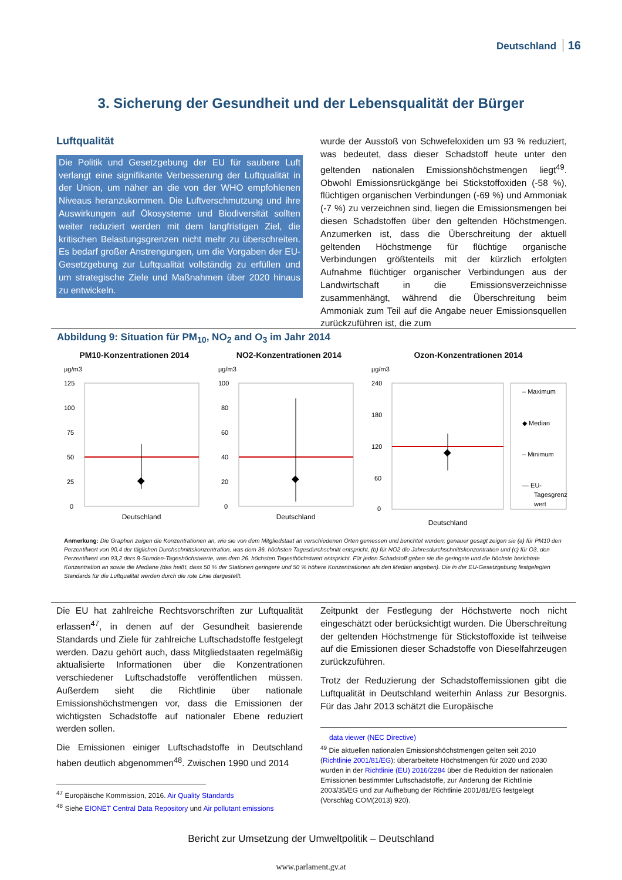Deutschland 16
3. Sicherung der Gesundheit und der Lebensqualität der Bürger
Luftqualität
Die Politik und Gesetzgebung der EU für saubere Luft verlangt eine signifikante Verbesserung der Luftqualität in der Union, um näher an die von der WHO empfohlenen Niveaus heranzukommen. Die Luftverschmutzung und ihre Auswirkungen auf Ökosysteme und Biodiversität sollten weiter reduziert werden mit dem langfristigen Ziel, die kritischen Belastungsgrenzen nicht mehr zu überschreiten. Es bedarf großer Anstrengungen, um die Vorgaben der EU-Gesetzgebung zur Luftqualität vollständig zu erfüllen und um strategische Ziele und Maßnahmen über 2020 hinaus zu entwickeln.
wurde der Ausstoß von Schwefeloxiden um 93 % reduziert, was bedeutet, dass dieser Schadstoff heute unter den geltenden nationalen Emissionshöchstmengen liegt<sup>49</sup>. Obwohl Emissionsrückgänge bei Stickstoffoxiden (-58 %), flüchtigen organischen Verbindungen (-69 %) und Ammoniak (-7 %) zu verzeichnen sind, liegen die Emissionsmengen bei diesen Schadstoffen über den geltenden Höchstmengen. Anzumerken ist, dass die Überschreitung der aktuell geltenden Höchstmenge für flüchtige organische Verbindungen größtenteils mit der kürzlich erfolgten Aufnahme flüchtiger organischer Verbindungen aus der Landwirtschaft in die Emissionsverzeichnisse zusammenhängt, während die Überschreitung beim Ammoniak zum Teil auf die Angabe neuer Emissionsquellen zurückzuführen ist, die zum
Abbildung 9: Situation für PM<sub>10</sub>, NO<sub>2</sub> and O<sub>3</sub> im Jahr 2014
PM10-Konzentrationen 2014
µg/m3
125
100
75
50
25
0
Deutschland
NO2-Konzentrationen 2014
µg/m3
100
80
60
40
20
0
Deutschland
Ozon-Konzentrationen 2014
µg/m3
240
180
120
60
0
– Maximum
◆ Median
– Minimum
— EU-
Tagesgrenz
wert
Deutschland
Anmerkung: Die Graphen zeigen die Konzentrationen an, wie sie von dem Mitgliedstaat an verschiedenen Orten gemessen und berichtet wurden; genauer gesagt zeigen sie (a) für PM10 den Perzentilwert von 90,4 der täglichen Durchschnittskonzentration, was dem 36. höchsten Tagesdurchschnitt entspricht, (b) für NO2 die Jahresdurchschnittskonzentration und (c) für O3, den Perzentilwert von 93,2 ders 8-Stunden-Tageshöchstwerte, was dem 26. höchsten Tagesthöchstwert entspricht. Für jeden Schadstoff geben sie die geringste und die höchste berichtete Konzentration an sowie die Mediane (das heißt, dass 50 % der Stationen geringere und 50 % höhere Konzentrationen als den Median angeben). Die in der EU-Gesetzgebung festgelegten Standards für die Luftqualität werden durch die rote Linie dargestellt.
Die EU hat zahlreiche Rechtsvorschriften zur Luftqualität erlassen<sup>47</sup>, in denen auf der Gesundheit basierende Standards und Ziele für zahlreiche Luftschadstoffe festgelegt werden. Dazu gehört auch, dass Mitgliedstaaten regelmäßig aktualisierte Informationen über die Konzentrationen verschiedener Luftschadstoffe veröffentlichen müssen. Außerdem sieht die Richtlinie über nationale Emissionshöchstmengen vor, dass die Emissionen der wichtigsten Schadstoffe auf nationaler Ebene reduziert werden sollen.
Die Emissionen einiger Luftschadstoffe in Deutschland haben deutlich abgenommen<sup>48</sup>. Zwischen 1990 und 2014
<sup>47</sup> Europäische Kommission, 2016. Air Quality Standards
<sup>48</sup> Siehe EIONET Central Data Repository und Air pollutant emissions
Zeitpunkt der Festlegung der Höchstwerte noch nicht eingeschätzt oder berücksichtigt wurden. Die Überschreitung der geltenden Höchstmenge für Stickstoffoxide ist teilweise auf die Emissionen dieser Schadstoffe von Dieselfahrzeugen zurückzuführen.
Trotz der Reduzierung der Schadstoffemissionen gibt die Luftqualität in Deutschland weiterhin Anlass zur Besorgnis. Für das Jahr 2013 schätzt die Europäische
data viewer (NEC Directive)
<sup>49</sup> Die aktuellen nationalen Emissionshöchstmengen gelten seit 2010 (Richtlinie 2001/81/EG); überarbeitete Höchstmengen für 2020 und 2030 wurden in der Richtlinie (EU) 2016/2284 über die Reduktion der nationalen Emissionen bestimmter Luftschadstoffe, zur Änderung der Richtlinie 2003/35/EG und zur Aufhebung der Richtlinie 2001/81/EG festgelegt (Vorschlag COM(2013) 920).
Bericht zur Umsetzung der Umweltpolitik – Deutschland
www.parlament.gv.at